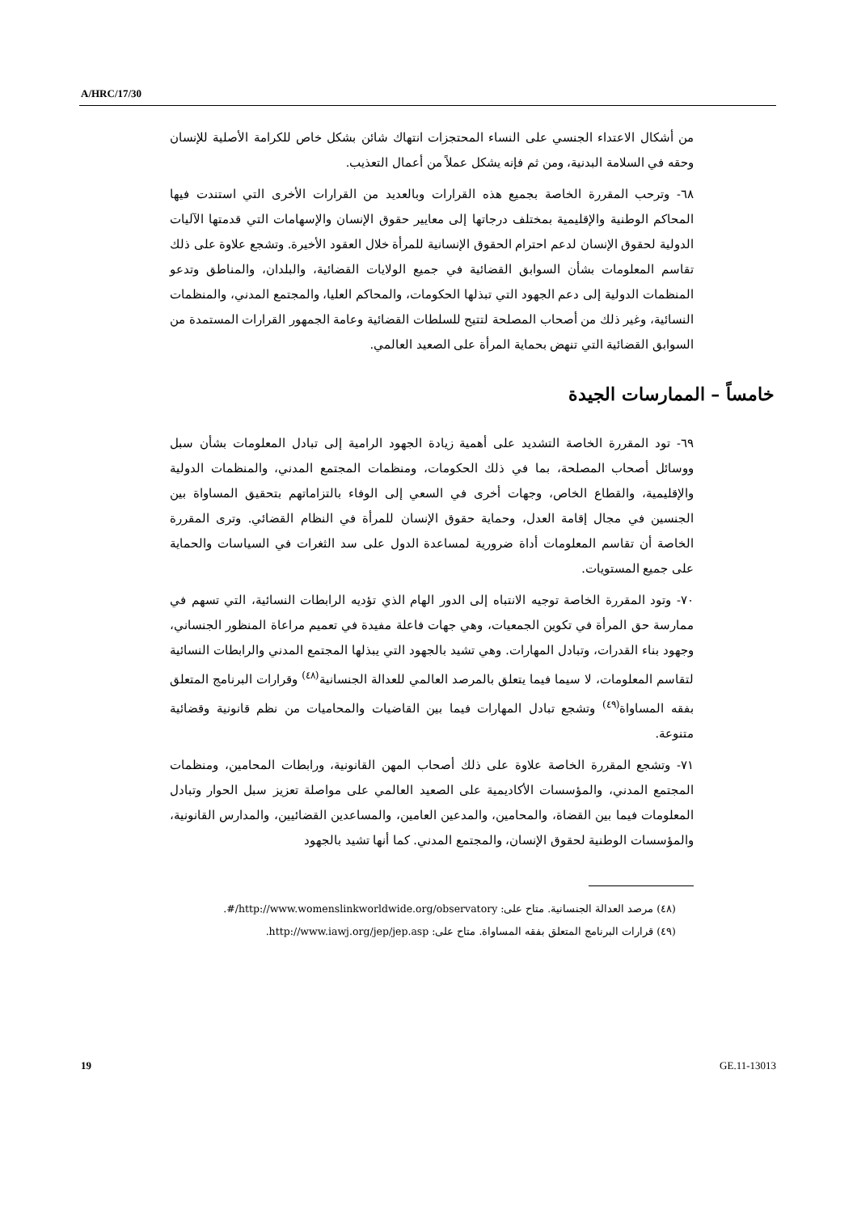A/HRC/17/30
من أشكال الاعتداء الجنسي على النساء المحتجزات انتهاك شائن بشكل خاص للكرامة الأصلية للإنسان وحقه في السلامة البدنية، ومن ثم فإنه يشكل عملاً من أعمال التعذيب.
٦٨- وترحب المقررة الخاصة بجميع هذه القرارات وبالعديد من القرارات الأخرى التي استندت فيها المحاكم الوطنية والإقليمية بمختلف درجاتها إلى معايير حقوق الإنسان والإسهامات التي قدمتها الآليات الدولية لحقوق الإنسان لدعم احترام الحقوق الإنسانية للمرأة خلال العقود الأخيرة. وتشجع علاوة على ذلك تقاسم المعلومات بشأن السوابق القضائية في جميع الولايات القضائية، والبلدان، والمناطق وتدعو المنظمات الدولية إلى دعم الجهود التي تبذلها الحكومات، والمحاكم العليا، والمجتمع المدني، والمنظمات النسائية، وغير ذلك من أصحاب المصلحة لتتيح للسلطات القضائية وعامة الجمهور القرارات المستمدة من السوابق القضائية التي تنهض بحماية المرأة على الصعيد العالمي.
خامساً – الممارسات الجيدة
٦٩- تود المقررة الخاصة التشديد على أهمية زيادة الجهود الرامية إلى تبادل المعلومات بشأن سبل ووسائل أصحاب المصلحة، بما في ذلك الحكومات، ومنظمات المجتمع المدني، والمنظمات الدولية والإقليمية، والقطاع الخاص، وجهات أخرى في السعي إلى الوفاء بالتزاماتهم بتحقيق المساواة بين الجنسين في مجال إقامة العدل، وحماية حقوق الإنسان للمرأة في النظام القضائي. وترى المقررة الخاصة أن تقاسم المعلومات أداة ضرورية لمساعدة الدول على سد الثغرات في السياسات والحماية على جميع المستويات.
٧٠- وتود المقررة الخاصة توجيه الانتباه إلى الدور الهام الذي تؤديه الرابطات النسائية، التي تسهم في ممارسة حق المرأة في تكوين الجمعيات، وهي جهات فاعلة مفيدة في تعميم مراعاة المنظور الجنساني، وجهود بناء القدرات، وتبادل المهارات. وهي تشيد بالجهود التي يبذلها المجتمع المدني والرابطات النسائية لتقاسم المعلومات، لا سيما فيما يتعلق بالمرصد العالمي للعدالة الجنسانية<sup>(٤٨)</sup> وقرارات البرنامج المتعلق بفقه المساواة<sup>(٤٩)</sup> وتشجع تبادل المهارات فيما بين القاضيات والمحاميات من نظم قانونية وقضائية متنوعة.
٧١- وتشجع المقررة الخاصة علاوة على ذلك أصحاب المهن القانونية، ورابطات المحامين، ومنظمات المجتمع المدني، والمؤسسات الأكاديمية على الصعيد العالمي على مواصلة تعزيز سبل الحوار وتبادل المعلومات فيما بين القضاة، والمحامين، والمدعين العامين، والمساعدين القضائيين، والمدارس القانونية، والمؤسسات الوطنية لحقوق الإنسان، والمجتمع المدني. كما أنها تشيد بالجهود
(٤٨) مرصد العدالة الجنسانية. متاح على: http://www.womenslinkworldwide.org/observatory/#.
(٤٩) قرارات البرنامج المتعلق بفقه المساواة. متاح على: http://www.iawj.org/jep/jep.asp.
19 GE.11-13013